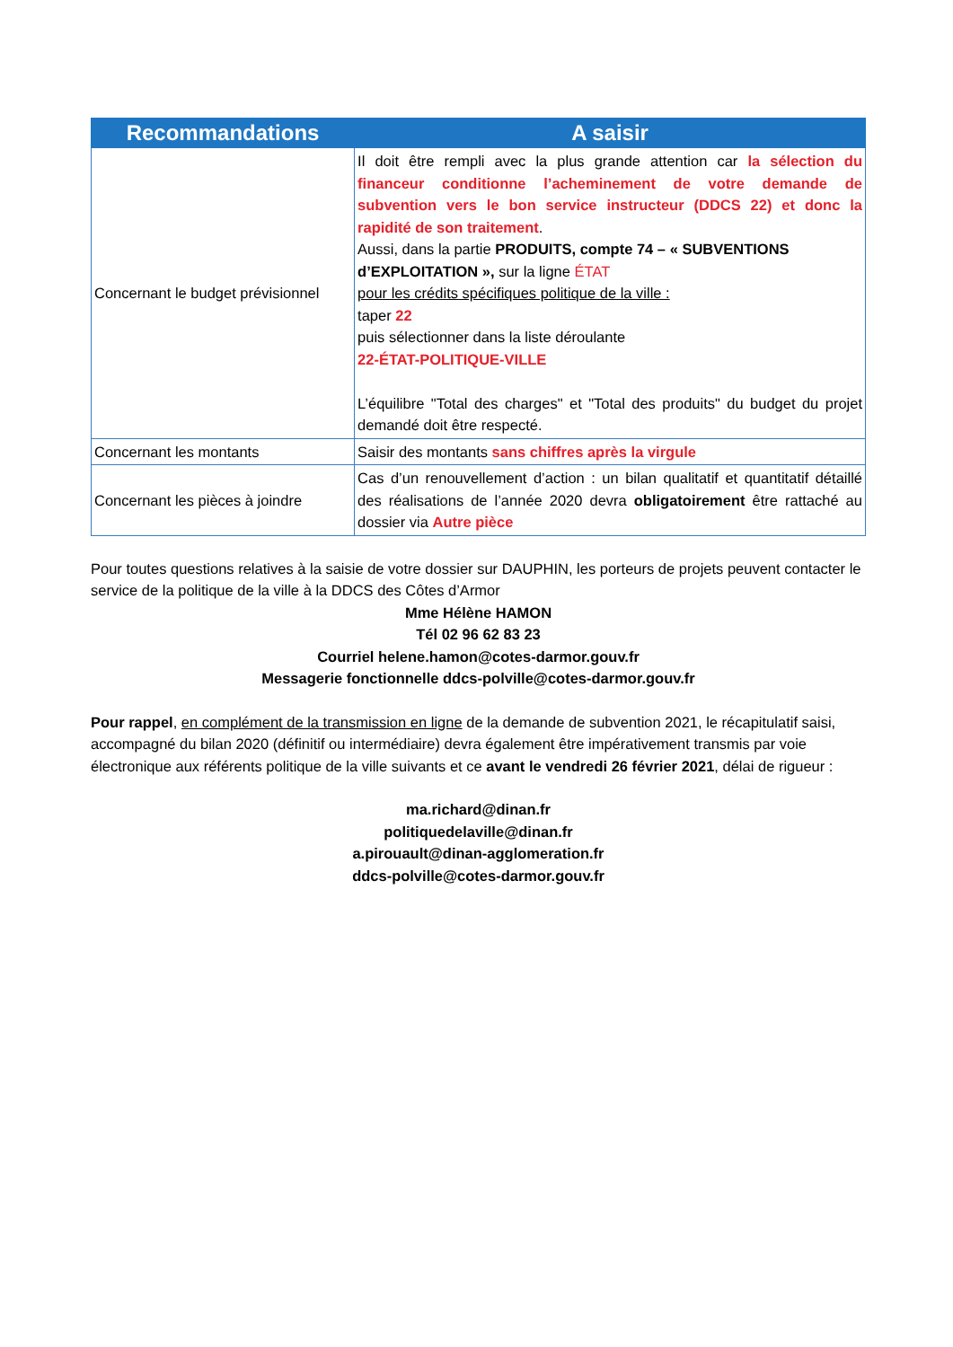| Recommandations | A saisir |
| --- | --- |
| Concernant le budget prévisionnel | Il doit être rempli avec la plus grande attention car la sélection du financeur conditionne l’acheminement de votre demande de subvention vers le bon service instructeur (DDCS 22) et donc la rapidité de son traitement . Aussi, dans la partie PRODUITS, compte 74 – « SUBVENTIONS d’EXPLOITATION », sur la ligne ÉTAT pour les crédits spécifiques politique de la ville : taper 22 puis sélectionner dans la liste déroulante 22-ÉTAT-POLITIQUE-VILLE L’équilibre "Total des charges" et "Total des produits" du budget du projet demandé doit être respecté. |
| Concernant les montants | Saisir des montants sans chiffres après la virgule |
| Concernant les pièces à joindre | Cas d’un renouvellement d’action : un bilan qualitatif et quantitatif détaillé des réalisations de l’année 2020 devra obligatoirement être rattaché au dossier via Autre pièce |
Pour toutes questions relatives à la saisie de votre dossier sur DAUPHIN, les porteurs de projets peuvent contacter le service de la politique de la ville à la DDCS des Côtes d’Armor
Mme Hélène HAMON
Tél 02 96 62 83 23
Courriel helene.hamon@cotes-darmor.gouv.fr
Messagerie fonctionnelle ddcs-polville@cotes-darmor.gouv.fr
Pour rappel, en complément de la transmission en ligne de la demande de subvention 2021, le récapitulatif saisi, accompagné du bilan 2020 (définitif ou intermédiaire) devra également être impérativement transmis par voie électronique aux référents politique de la ville suivants et ce avant le vendredi 26 février 2021, délai de rigueur :
ma.richard@dinan.fr
politiquedelaville@dinan.fr
a.pirouault@dinan-agglomeration.fr
ddcs-polville@cotes-darmor.gouv.fr